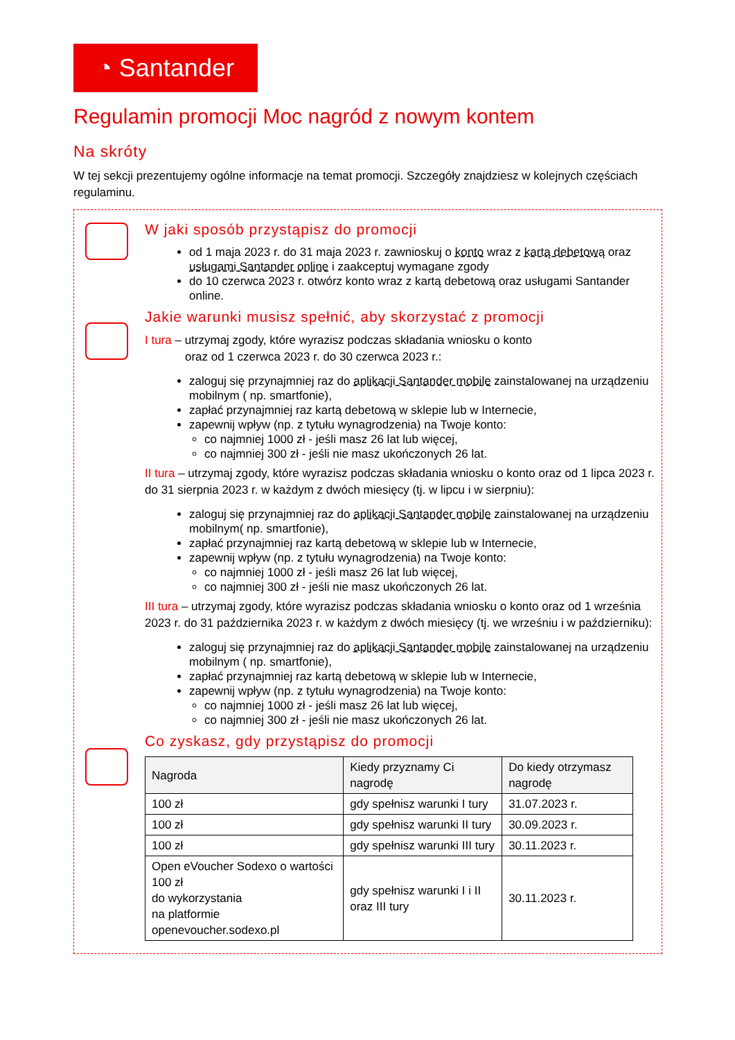◔ Santander
Regulamin promocji Moc nagród z nowym kontem
Na skróty
W tej sekcji prezentujemy ogólne informacje na temat promocji. Szczegóły znajdziesz w kolejnych częściach regulaminu.
W jaki sposób przystąpisz do promocji
od 1 maja 2023 r. do 31 maja 2023 r. zawnioskuj o konto wraz z kartą debetową oraz usługami Santander online i zaakceptuj wymagane zgody
do 10 czerwca 2023 r. otwórz konto wraz z kartą debetową oraz usługami Santander online.
Jakie warunki musisz spełnić, aby skorzystać z promocji
I tura – utrzymaj zgody, które wyrazisz podczas składania wniosku o konto
oraz od 1 czerwca 2023 r. do 30 czerwca 2023 r.:
zaloguj się przynajmniej raz do aplikacji Santander mobile zainstalowanej na urządzeniu mobilnym ( np. smartfonie),
zapłać przynajmniej raz kartą debetową w sklepie lub w Internecie,
zapewnij wpływ (np. z tytułu wynagrodzenia) na Twoje konto:
co najmniej 1000 zł - jeśli masz 26 lat lub więcej,
co najmniej 300 zł - jeśli nie masz ukończonych 26 lat.
II tura – utrzymaj zgody, które wyrazisz podczas składania wniosku o konto oraz od 1 lipca 2023 r. do 31 sierpnia 2023 r. w każdym z dwóch miesięcy (tj. w lipcu i w sierpniu):
zaloguj się przynajmniej raz do aplikacji Santander mobile zainstalowanej na urządzeniu mobilnym( np. smartfonie),
zapłać przynajmniej raz kartą debetową w sklepie lub w Internecie,
zapewnij wpływ (np. z tytułu wynagrodzenia) na Twoje konto:
co najmniej 1000 zł - jeśli masz 26 lat lub więcej,
co najmniej 300 zł - jeśli nie masz ukończonych 26 lat.
III tura – utrzymaj zgody, które wyrazisz podczas składania wniosku o konto oraz od 1 września 2023 r. do 31 października 2023 r. w każdym z dwóch miesięcy (tj. we wrześniu i w październiku):
zaloguj się przynajmniej raz do aplikacji Santander mobile zainstalowanej na urządzeniu mobilnym ( np. smartfonie),
zapłać przynajmniej raz kartą debetową w sklepie lub w Internecie,
zapewnij wpływ (np. z tytułu wynagrodzenia) na Twoje konto:
co najmniej 1000 zł - jeśli masz 26 lat lub więcej,
co najmniej 300 zł - jeśli nie masz ukończonych 26 lat.
Co zyskasz, gdy przystąpisz do promocji
| Nagroda | Kiedy przyznamy Ci nagrodę | Do kiedy otrzymasz nagrodę |
| --- | --- | --- |
| 100 zł | gdy spełnisz warunki I tury | 31.07.2023 r. |
| 100 zł | gdy spełnisz warunki II tury | 30.09.2023 r. |
| 100 zł | gdy spełnisz warunki III tury | 30.11.2023 r. |
| Open eVoucher Sodexo o wartości 100 zł do wykorzystania na platformie openevoucher.sodexo.pl | gdy spełnisz warunki I i II oraz III tury | 30.11.2023 r. |